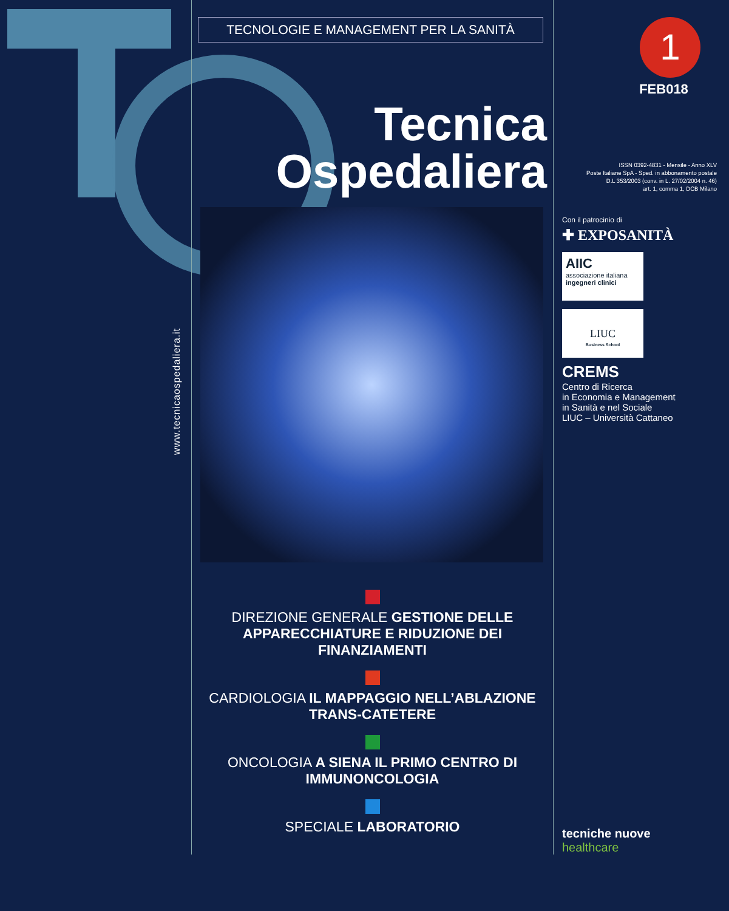www.tecnicaospedaliera.it
TECNOLOGIE E MANAGEMENT PER LA SANITÀ
Tecnica
Ospedaliera
DIREZIONE GENERALE GESTIONE DELLE APPARECCHIATURE E RIDUZIONE DEI FINANZIAMENTI
CARDIOLOGIA IL MAPPAGGIO NELL’ABLAZIONE TRANS-CATETERE
ONCOLOGIA A SIENA IL PRIMO CENTRO DI IMMUNONCOLOGIA
SPECIALE LABORATORIO
1
FEB018
ISSN 0392-4831 - Mensile - Anno XLV
Poste Italiane SpA - Sped. in abbonamento postale
D.L 353/2003 (conv. in L. 27/02/2004 n. 46)
art. 1, comma 1, DCB Milano
Con il patrocinio di
✚ EXPOSANITÀ
AIIC
associazione italiana
ingegneri clinici
LIUC
Business School
CREMS
Centro di Ricerca
in Economia e Management
in Sanità e nel Sociale
LIUC – Università Cattaneo
tecniche nuove
healthcare